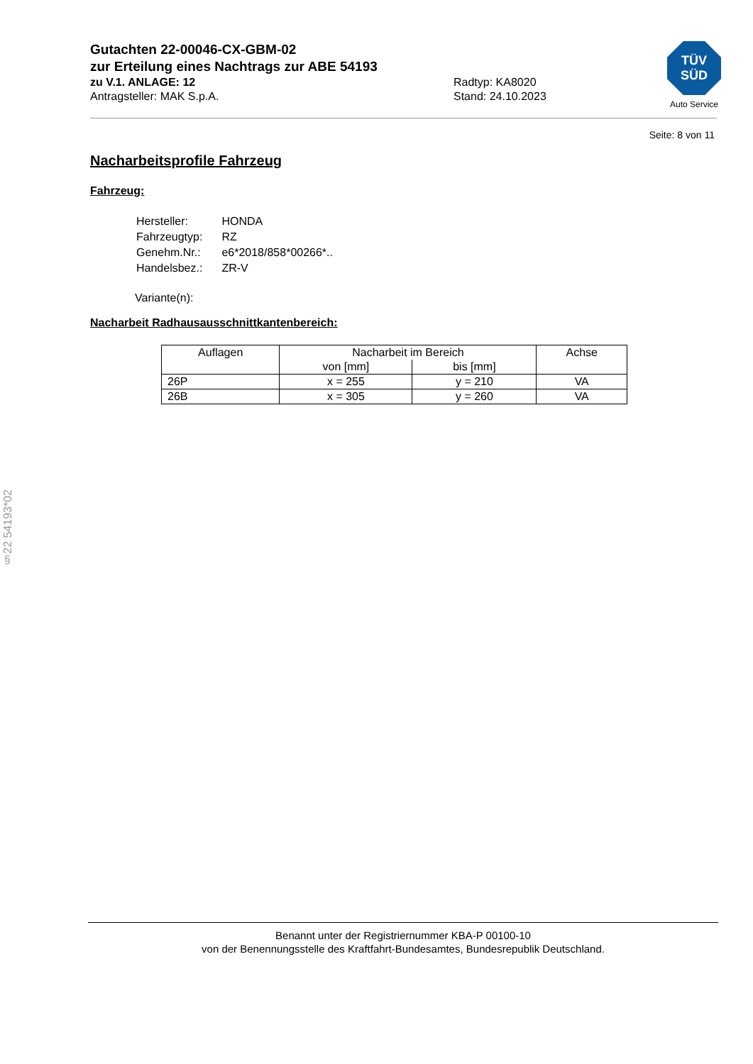Gutachten 22-00046-CX-GBM-02
zur Erteilung eines Nachtrags zur ABE 54193
zu V.1. ANLAGE: 12 Radtyp: KA8020
Antragsteller: MAK S.p.A. Stand: 24.10.2023
TÜV
SÜD
Auto Service
Seite: 8 von 11
Nacharbeitsprofile Fahrzeug
Fahrzeug:
| Hersteller: | HONDA |
| Fahrzeugtyp: | RZ |
| Genehm.Nr.: | e6*2018/858*00266*.. |
| Handelsbez.: | ZR-V |
Variante(n):
Nacharbeit Radhausausschnittkantenbereich:
| Auflagen | Nacharbeit im Bereich | | Achse |
| --- | --- | --- | --- |
| | von [mm] | bis [mm] | |
| 26P | x = 255 | y = 210 | VA |
| 26B | x = 305 | y = 260 | VA |
§22 54193*02
Benannt unter der Registriernummer KBA-P 00100-10
von der Benennungsstelle des Kraftfahrt-Bundesamtes, Bundesrepublik Deutschland.